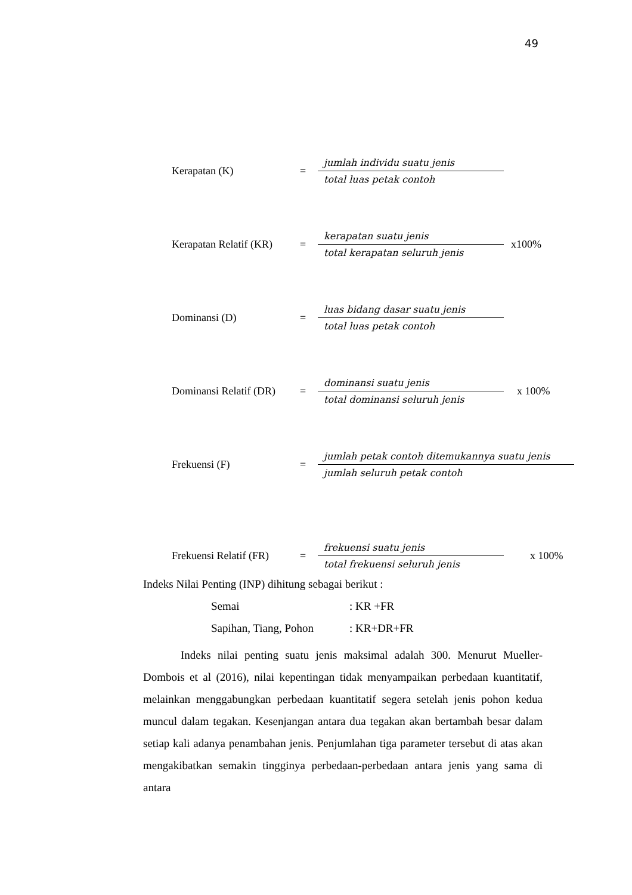49
Kerapatan (K) = jumlah individu suatu jenis total luas petak contoh
Kerapatan Relatif (KR) = kerapatan suatu jenis total kerapatan seluruh jenis x100%
Dominansi (D) = luas bidang dasar suatu jenis total luas petak contoh
Dominansi Relatif (DR) = dominansi suatu jenis total dominansi seluruh jenis x 100%
Frekuensi (F) = jumlah petak contoh ditemukannya suatu jenis jumlah seluruh petak contoh
Frekuensi Relatif (FR) = frekuensi suatu jenis total frekuensi seluruh jenis x 100%
Indeks Nilai Penting (INP) dihitung sebagai berikut :
Semai: KR +FR
Sapihan, Tiang, Pohon: KR+DR+FR
Indeks nilai penting suatu jenis maksimal adalah 300. Menurut Mueller-Dombois et al (2016), nilai kepentingan tidak menyampaikan perbedaan kuantitatif, melainkan menggabungkan perbedaan kuantitatif segera setelah jenis pohon kedua muncul dalam tegakan. Kesenjangan antara dua tegakan akan bertambah besar dalam setiap kali adanya penambahan jenis. Penjumlahan tiga parameter tersebut di atas akan mengakibatkan semakin tingginya perbedaan-perbedaan antara jenis yang sama di antara